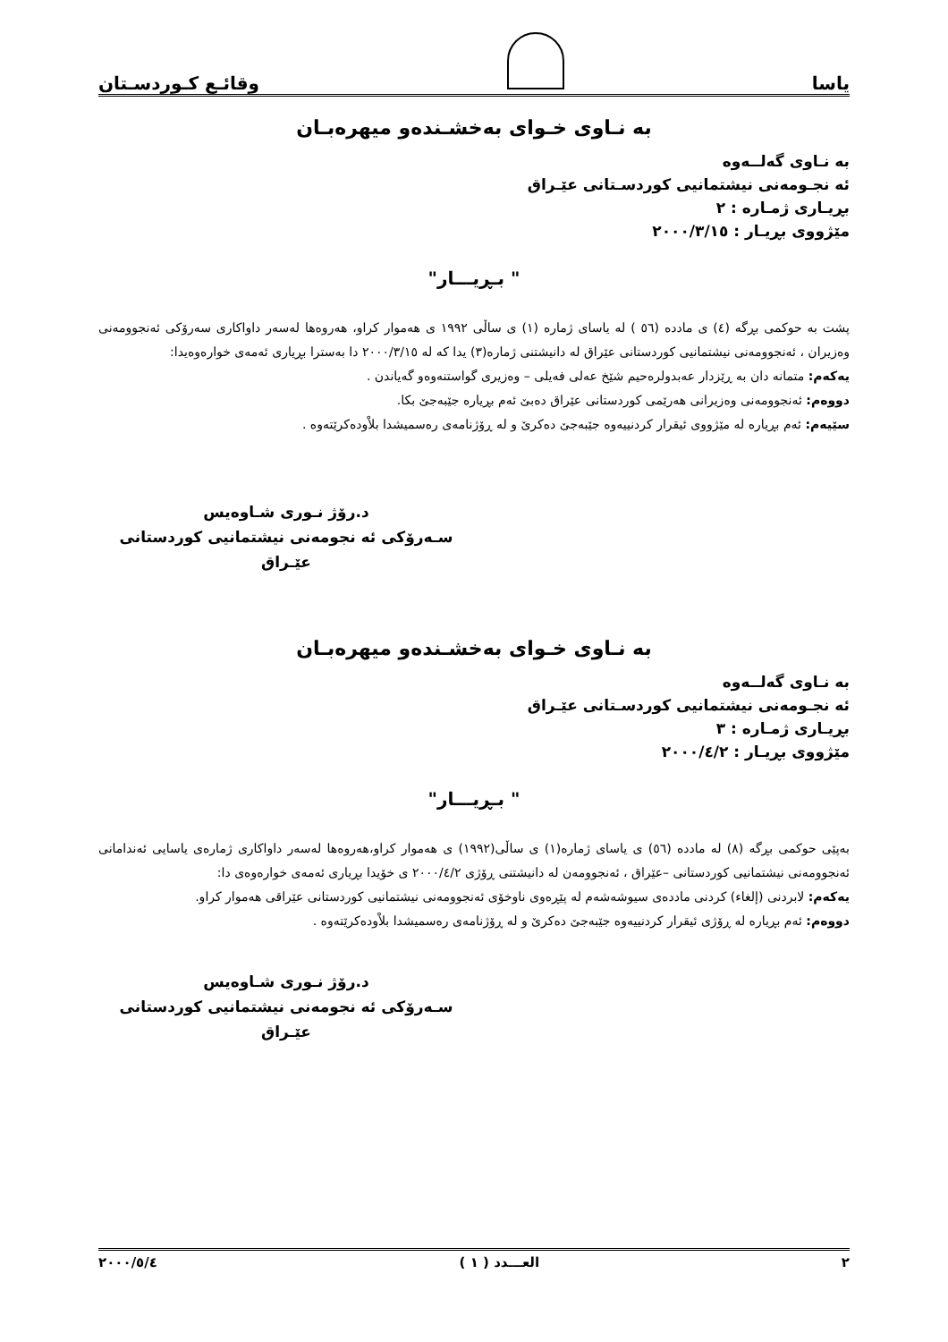یاسا
وقائـع كـوردسـتان
بە نـاوی خـوای بەخشـندەو میهرەبـان
بە نـاوی گەلــەوە
ئە نجـومەنی نیشتمانیی كوردسـتانی عێـراق
بڕیـاری ژمـارە : ٢
مێژووی بڕیـار : ٢٠٠٠/٣/١٥
" بـڕیـــار"
پشت بە حوكمی بڕگە (٤) ی مادده (٥٦ ) لە یاسای ژمارە (١) ی ساڵی ١٩٩٢ ی هەموار كراو، هەروەها لەسەر داواكاری سەرۆكی ئەنجوومەنی وەزیران ، ئەنجوومەنی نیشتمانیی كوردستانی عێراق لە دانیشتنی ژمارە(٣) یدا كە لە ٢٠٠٠/٣/١٥ دا بەسترا بڕیاری ئەمەی خوارەوەیدا:
یەكەم: متمانە دان بە ڕێزدار عەبدولرەحیم شێخ عەلی فەیلی – وەزیری گواستنەوەو گەیاندن .
دووەم: ئەنجوومەنی وەزیرانی هەرێمی كوردستانی عێراق دەبێ ئەم بڕیارە جێبەجێ بكا.
سێیەم: ئەم بڕیارە لە مێژووی ئیقرار كردنییەوە جێبەجێ دەكرێ و لە ڕۆژنامەی رەسمیشدا بلاْودەكرێتەوە .
د.رۆژ نـوری شـاوەیس
سـەرۆكی ئە نجومەنی نیشتمانیی كوردستانی عێـراق
بە نـاوی خـوای بەخشـندەو میهرەبـان
بە نـاوی گەلــەوە
ئە نجـومەنی نیشتمانیی كوردسـتانی عێـراق
بڕیـاری ژمـارە : ٣
مێژووی بڕیـار : ٢٠٠٠/٤/٢
" بـڕیـــار"
بەپێی حوكمی بڕگە (٨) لە مادده (٥٦) ی یاسای ژمارە(١) ی ساڵی(١٩٩٢) ی هەموار كراو،هەروەها لەسەر داواكاری ژمارەی یاسایی ئەندامانی ئەنجوومەنی نیشتمانیی كوردستانی –عێراق ، ئەنجوومەن لە دانیشتنی ڕۆژی ٢٠٠٠/٤/٢ ی خۆیدا بڕیاری ئەمەی خوارەوەی دا:
یەكەم: لابردنی (إلغاء) كردنی ماددەی سیوشەشەم لە پێڕەوی ناوخۆی ئەنجوومەنی نیشتمانیی كوردستانی عێراقی هەموار كراو.
دووەم: ئەم بڕیارە لە ڕۆژی ئیقرار كردنییەوە جێبەجێ دەكرێ و لە ڕۆژنامەی رەسمیشدا بلاْودەكرێتەوە .
د.رۆژ نـوری شـاوەیس
سـەرۆكی ئە نجومەنی نیشتمانیی كوردستانی عێـراق
٢ العـــدد ( ١ ) ٢٠٠٠/٥/٤